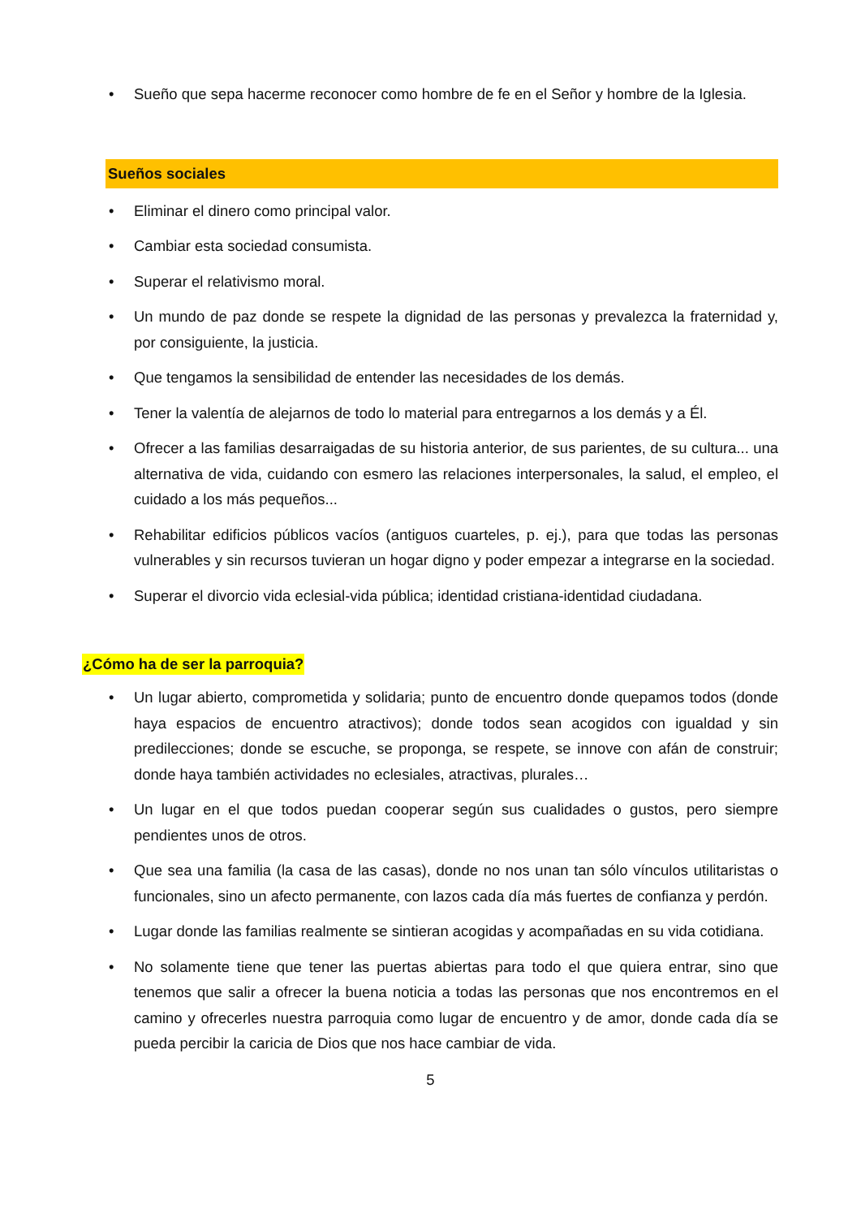• Sueño que sepa hacerme reconocer como hombre de fe en el Señor y hombre de la Iglesia.
Sueños sociales
• Eliminar el dinero como principal valor.
• Cambiar esta sociedad consumista.
• Superar el relativismo moral.
• Un mundo de paz donde se respete la dignidad de las personas y prevalezca la fraternidad y, por consiguiente, la justicia.
• Que tengamos la sensibilidad de entender las necesidades de los demás.
• Tener la valentía de alejarnos de todo lo material para entregarnos a los demás y a Él.
• Ofrecer a las familias desarraigadas de su historia anterior, de sus parientes, de su cultura... una alternativa de vida, cuidando con esmero las relaciones interpersonales, la salud, el empleo, el cuidado a los más pequeños...
• Rehabilitar edificios públicos vacíos (antiguos cuarteles, p. ej.), para que todas las personas vulnerables y sin recursos tuvieran un hogar digno y poder empezar a integrarse en la sociedad.
• Superar el divorcio vida eclesial-vida pública; identidad cristiana-identidad ciudadana.
¿Cómo ha de ser la parroquia?
• Un lugar abierto, comprometida y solidaria; punto de encuentro donde quepamos todos (donde haya espacios de encuentro atractivos); donde todos sean acogidos con igualdad y sin predilecciones; donde se escuche, se proponga, se respete, se innove con afán de construir; donde haya también actividades no eclesiales, atractivas, plurales…
• Un lugar en el que todos puedan cooperar según sus cualidades o gustos, pero siempre pendientes unos de otros.
• Que sea una familia (la casa de las casas), donde no nos unan tan sólo vínculos utilitaristas o funcionales, sino un afecto permanente, con lazos cada día más fuertes de confianza y perdón.
• Lugar donde las familias realmente se sintieran acogidas y acompañadas en su vida cotidiana.
• No solamente tiene que tener las puertas abiertas para todo el que quiera entrar, sino que tenemos que salir a ofrecer la buena noticia a todas las personas que nos encontremos en el camino y ofrecerles nuestra parroquia como lugar de encuentro y de amor, donde cada día se pueda percibir la caricia de Dios que nos hace cambiar de vida.
5